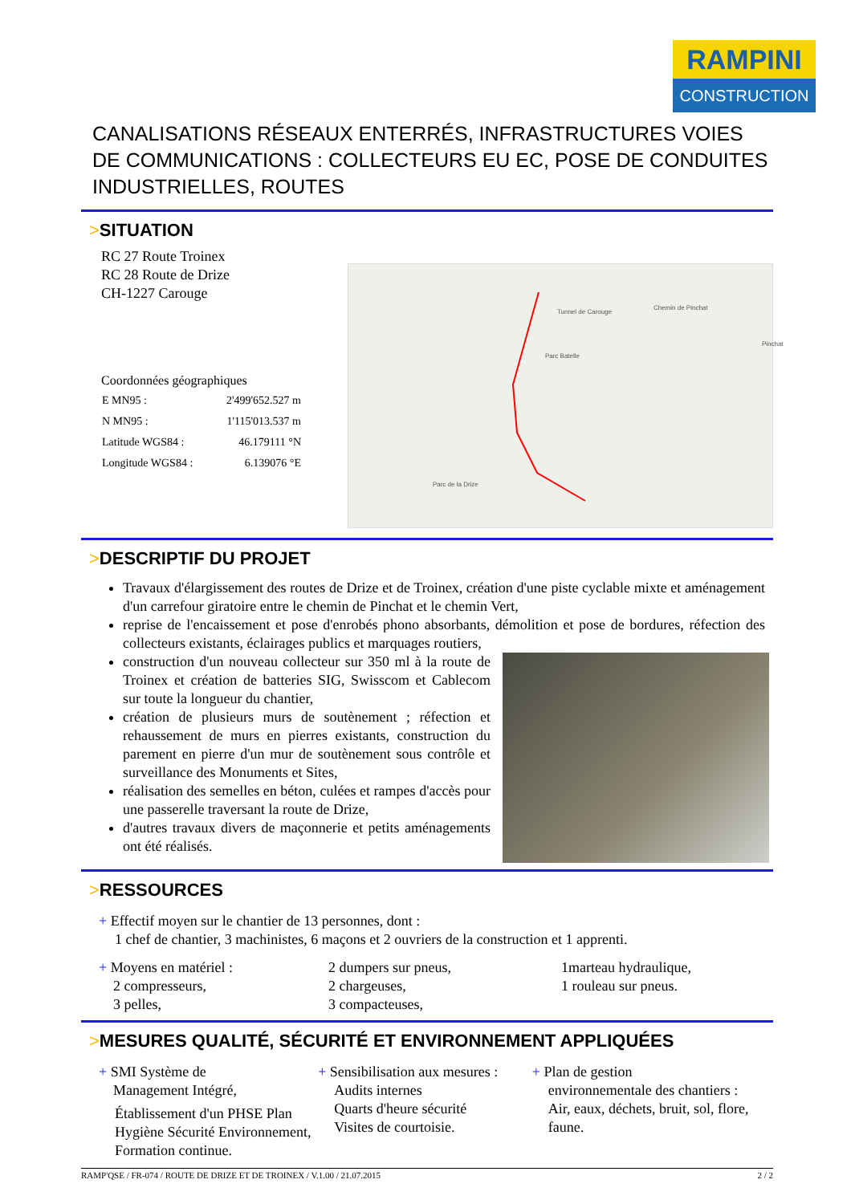RAMPINI
CONSTRUCTION
CANALISATIONS RÉSEAUX ENTERRÉS, INFRASTRUCTURES VOIES DE COMMUNICATIONS : COLLECTEURS EU EC, POSE DE CONDUITES INDUSTRIELLES, ROUTES
>SITUATION
RC 27 Route Troinex
RC 28 Route de Drize
CH-1227 Carouge
Coordonnées géographiques
| E MN95 : | 2'499'652.527 m |
| N MN95 : | 1'115'013.537 m |
| Latitude WGS84 : | 46.179111 °N |
| Longitude WGS84 : | 6.139076 °E |
Tunnel de Carouge
Chemin de Pinchat
Parc Batelle
Parc de la Drize
Pinchat
>DESCRIPTIF DU PROJET
Travaux d'élargissement des routes de Drize et de Troinex, création d'une piste cyclable mixte et aménagement d'un carrefour giratoire entre le chemin de Pinchat et le chemin Vert,
reprise de l'encaissement et pose d'enrobés phono absorbants, démolition et pose de bordures, réfection des collecteurs existants, éclairages publics et marquages routiers,
construction d'un nouveau collecteur sur 350 ml à la route de Troinex et création de batteries SIG, Swisscom et Cablecom sur toute la longueur du chantier,
création de plusieurs murs de soutènement ; réfection et rehaussement de murs en pierres existants, construction du parement en pierre d'un mur de soutènement sous contrôle et surveillance des Monuments et Sites,
réalisation des semelles en béton, culées et rampes d'accès pour une passerelle traversant la route de Drize,
d'autres travaux divers de maçonnerie et petits aménagements ont été réalisés.
>RESSOURCES
+ Effectif moyen sur le chantier de 13 personnes, dont :
1 chef de chantier, 3 machinistes, 6 maçons et 2 ouvriers de la construction et 1 apprenti.
+ Moyens en matériel :
2 compresseurs,
3 pelles,
2 dumpers sur pneus,
2 chargeuses,
3 compacteuses,
1marteau hydraulique,
1 rouleau sur pneus.
>MESURES QUALITÉ, SÉCURITÉ ET ENVIRONNEMENT APPLIQUÉES
+ SMI Système de
Management Intégré,
Établissement d'un PHSE Plan Hygiène Sécurité Environnement,
Formation continue.
+ Sensibilisation aux mesures :
Audits internes
Quarts d'heure sécurité
Visites de courtoisie.
+ Plan de gestion
environnementale des chantiers :
Air, eaux, déchets, bruit, sol, flore, faune.
RAMP'QSE / FR-074 / ROUTE DE DRIZE ET DE TROINEX / V.1.00 / 21.07.2015 2 / 2